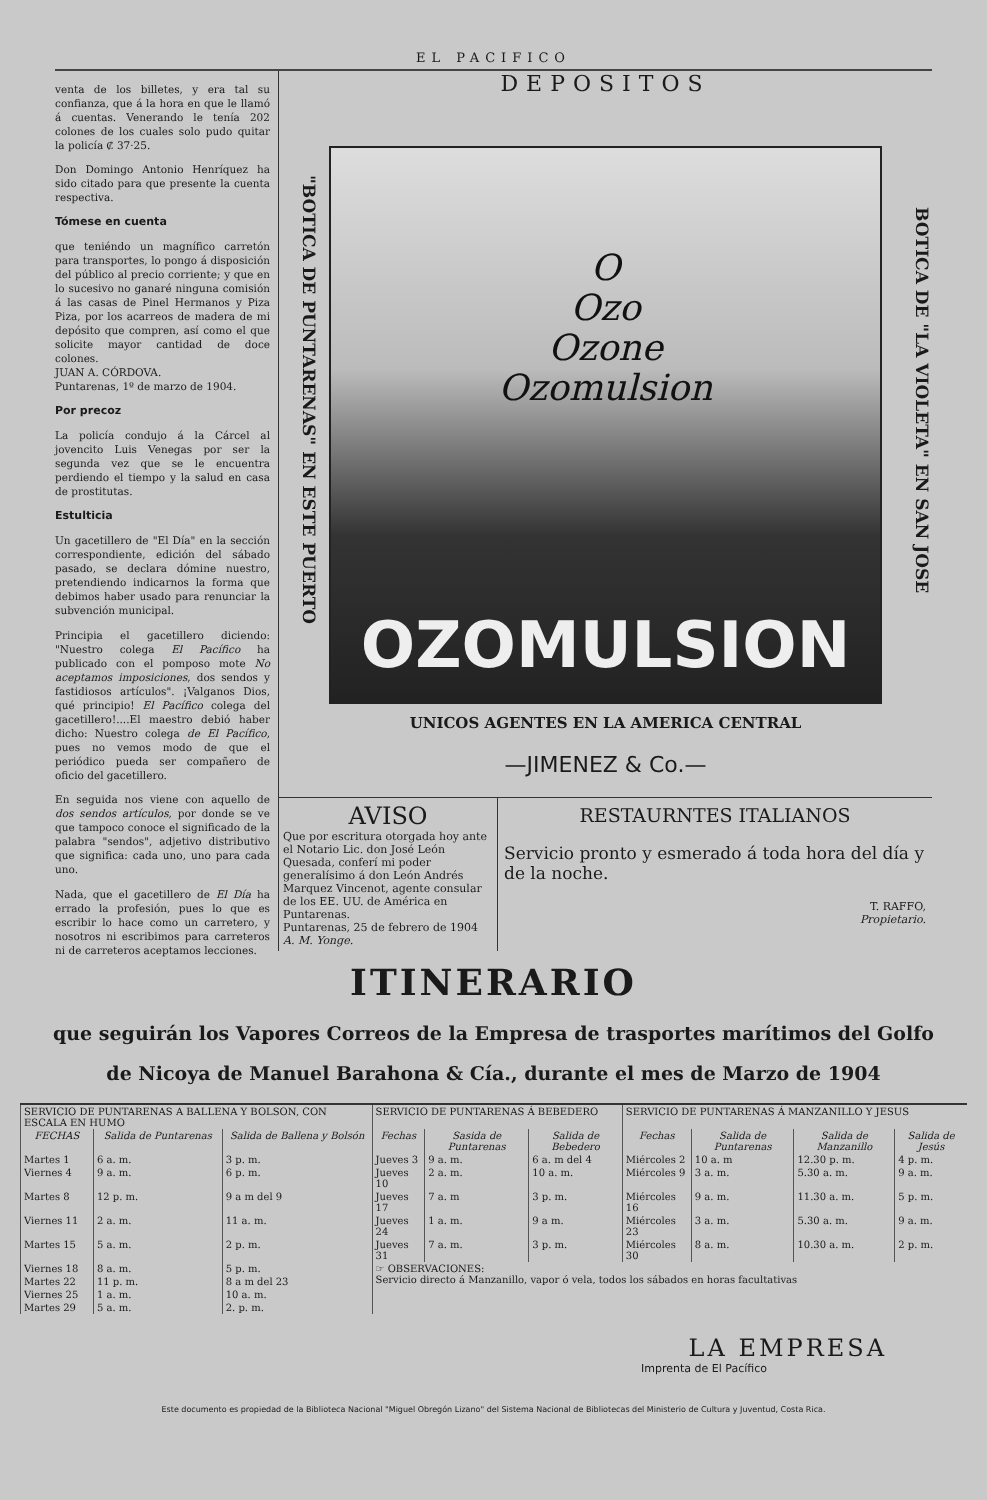EL PACIFICO
venta de los billetes, y era tal su confianza, que á la hora en que le llamó á cuentas. Venerando le tenía 202 colones de los cuales solo pudo quitar la policía ₡ 37·25.
Don Domingo Antonio Henríquez ha sido citado para que presente la cuenta respectiva.
Tómese en cuenta
que teniéndo un magnífico carretón para transportes, lo pongo á disposición del público al precio corriente; y que en lo sucesivo no ganaré ninguna comisión á las casas de Pinel Hermanos y Piza Piza, por los acarreos de madera de mi depósito que compren, así como el que solicite mayor cantidad de doce colones.
JUAN A. CÓRDOVA.
Puntarenas, 1º de marzo de 1904.
Por precoz
La policía condujo á la Cárcel al jovencito Luis Venegas por ser la segunda vez que se le encuentra perdiendo el tiempo y la salud en casa de prostitutas.
Estulticia
Un gacetillero de "El Día" en la sección correspondiente, edición del sábado pasado, se declara dómine nuestro, pretendiendo indicarnos la forma que debimos haber usado para renunciar la subvención municipal.
Principia el gacetillero diciendo: "Nuestro colega El Pacífico ha publicado con el pomposo mote No aceptamos imposiciones, dos sendos y fastidiosos artículos". ¡Valganos Dios, qué principio! El Pacífico colega del gacetillero!....El maestro debió haber dicho: Nuestro colega de El Pacífico, pues no vemos modo de que el periódico pueda ser compañero de oficio del gacetillero.
En seguida nos viene con aquello de dos sendos artículos, por donde se ve que tampoco conoce el significado de la palabra "sendos", adjetivo distributivo que significa: cada uno, uno para cada uno.
Nada, que el gacetillero de El Día ha errado la profesión, pues lo que es escribir lo hace como un carretero, y nosotros ni escribimos para carreteros ni de carreteros aceptamos lecciones.
DEPOSITOS
"BOTICA DE PUNTARENAS" EN ESTE PUERTO
O
Ozo
Ozone
Ozomulsion
OZOMULSION
BOTICA DE "LA VIOLETA" EN SAN JOSE
UNICOS AGENTES EN LA AMERICA CENTRAL
—JIMENEZ & Co.—
AVISO
Que por escritura otorgada hoy ante el Notario Lic. don José León Quesada, conferí mi poder generalísimo á don León Andrés Marquez Vincenot, agente consular de los EE. UU. de América en Puntarenas.
Puntarenas, 25 de febrero de 1904
A. M. Yonge.
RESTAURNTES ITALIANOS
Servicio pronto y esmerado á toda hora del día y de la noche.
T. RAFFO,
Propietario.
ITINERARIO
que seguirán los Vapores Correos de la Empresa de trasportes marítimos del Golfo
de Nicoya de Manuel Barahona & Cía., durante el mes de Marzo de 1904
| SERVICIO DE PUNTARENAS A BALLENA Y BOLSON, CON ESCALA EN HUMO | | | SERVICIO DE PUNTARENAS Á BEBEDERO | | | SERVICIO DE PUNTARENAS Á MANZANILLO Y JESUS | | | |
| FECHAS | Salida de Puntarenas | Salida de Ballena y Bolsón | Fechas | Sasida de Puntarenas | Salida de Bebedero | Fechas | Salida de Puntarenas | Salida de Manzanillo | Salida de Jesús |
| Martes 1 | 6 a. m. | 3 p. m. | Jueves 3 | 9 a. m. | 6 a. m del 4 | Miércoles 2 | 10 a. m | 12.30 p. m. | 4 p. m. |
| Viernes 4 | 9 a. m. | 6 p. m. | Jueves 10 | 2 a. m. | 10 a. m. | Miércoles 9 | 3 a. m. | 5.30 a. m. | 9 a. m. |
| Martes 8 | 12 p. m. | 9 a m del 9 | Jueves 17 | 7 a. m | 3 p. m. | Miércoles 16 | 9 a. m. | 11.30 a. m. | 5 p. m. |
| Viernes 11 | 2 a. m. | 11 a. m. | Jueves 24 | 1 a. m. | 9 a m. | Miércoles 23 | 3 a. m. | 5.30 a. m. | 9 a. m. |
| Martes 15 | 5 a. m. | 2 p. m. | Jueves 31 | 7 a. m. | 3 p. m. | Miércoles 30 | 8 a. m. | 10.30 a. m. | 2 p. m. |
| Viernes 18 | 8 a. m. | 5 p. m. | ☞ OBSERVACIONES: Servicio directo á Manzanillo, vapor ó vela, todos los sábados en horas facultativas | | | | | | |
| Martes 22 | 11 p. m. | 8 a m del 23 | | | | | | | |
| Viernes 25 | 1 a. m. | 10 a. m. | | | | | | | |
| Martes 29 | 5 a. m. | 2. p. m. | | | | | | | |
LA EMPRESA
Imprenta de El Pacífico
Este documento es propiedad de la Biblioteca Nacional "Miguel Obregón Lizano" del Sistema Nacional de Bibliotecas del Ministerio de Cultura y Juventud, Costa Rica.